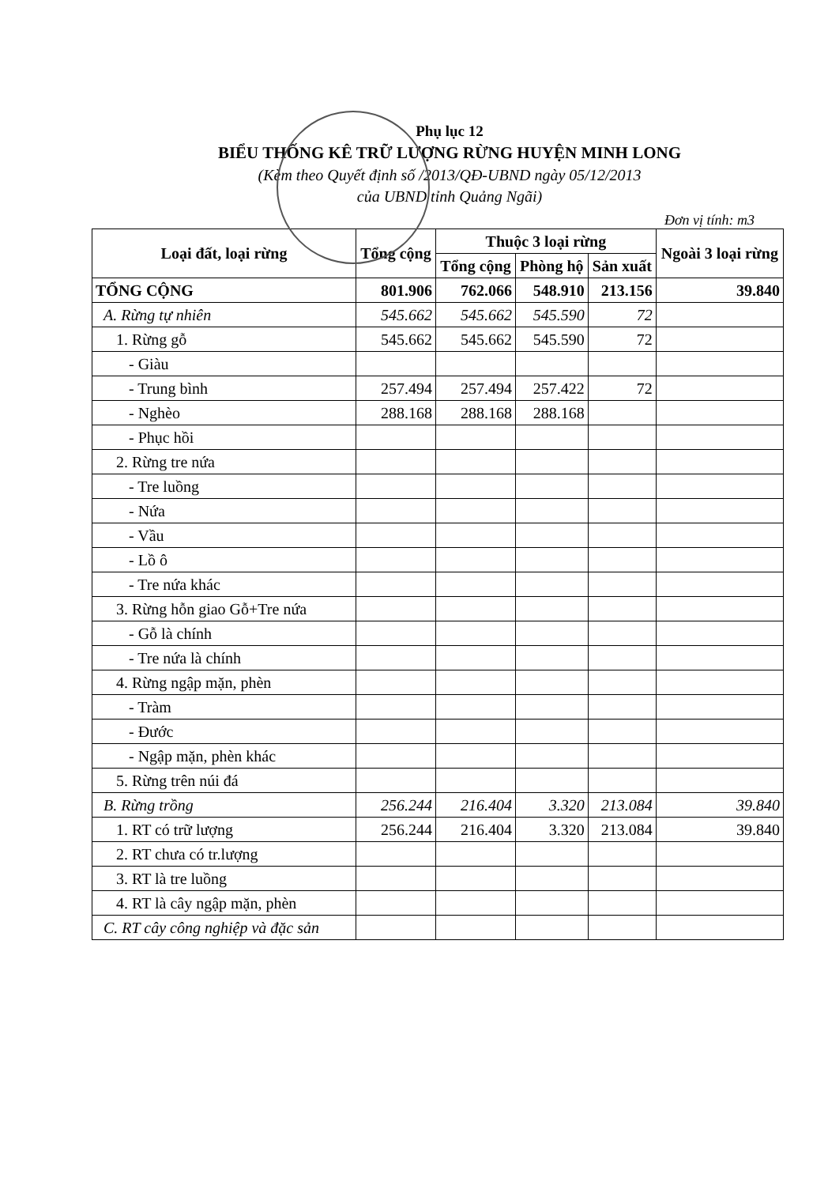Phụ lục 12
BIỂU THỐNG KÊ TRỮ LƯỢNG RỪNG HUYỆN MINH LONG
(Kèm theo Quyết định số /2013/QĐ-UBND ngày 05/12/2013
của UBND tỉnh Quảng Ngãi)
Đơn vị tính: m3
| Loại đất, loại rừng | Tổng cộng | Thuộc 3 loại rừng | | | Ngoài 3 loại rừng |
| --- | --- | --- | --- | --- | --- |
| | | Tổng cộng | Phòng hộ | Sản xuất | |
| TỔNG CỘNG | 801.906 | 762.066 | 548.910 | 213.156 | 39.840 |
| A. Rừng tự nhiên | 545.662 | 545.662 | 545.590 | 72 | |
| 1. Rừng gỗ | 545.662 | 545.662 | 545.590 | 72 | |
| - Giàu | | | | | |
| - Trung bình | 257.494 | 257.494 | 257.422 | 72 | |
| - Nghèo | 288.168 | 288.168 | 288.168 | | |
| - Phục hồi | | | | | |
| 2. Rừng tre nứa | | | | | |
| - Tre luồng | | | | | |
| - Nứa | | | | | |
| - Vầu | | | | | |
| - Lồ ô | | | | | |
| - Tre nứa khác | | | | | |
| 3. Rừng hỗn giao Gỗ+Tre nứa | | | | | |
| - Gỗ là chính | | | | | |
| - Tre nứa là chính | | | | | |
| 4. Rừng ngập mặn, phèn | | | | | |
| - Tràm | | | | | |
| - Đước | | | | | |
| - Ngập mặn, phèn khác | | | | | |
| 5. Rừng trên núi đá | | | | | |
| B. Rừng trồng | 256.244 | 216.404 | 3.320 | 213.084 | 39.840 |
| 1. RT có trữ lượng | 256.244 | 216.404 | 3.320 | 213.084 | 39.840 |
| 2. RT chưa có tr.lượng | | | | | |
| 3. RT là tre luồng | | | | | |
| 4. RT là cây ngập mặn, phèn | | | | | |
| C. RT cây công nghiệp và đặc sản | | | | | |